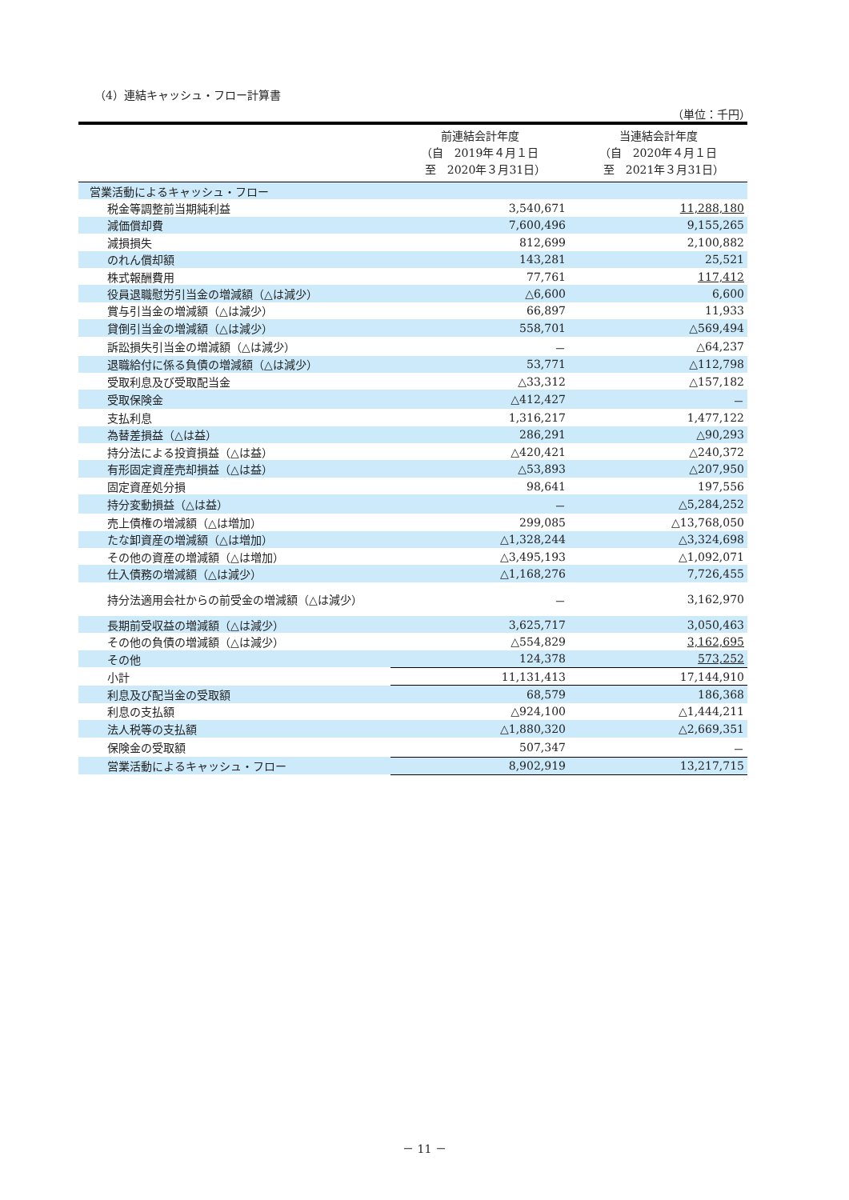（4）連結キャッシュ・フロー計算書
（単位：千円）
| | 前連結会計年度 （自 2019年４月１日 至 2020年３月31日） | 当連結会計年度 （自 2020年４月１日 至 2021年３月31日） |
| --- | --- | --- |
| 営業活動によるキャッシュ・フロー | | |
| 税金等調整前当期純利益 | 3,540,671 | 11,288,180 |
| 減価償却費 | 7,600,496 | 9,155,265 |
| 減損損失 | 812,699 | 2,100,882 |
| のれん償却額 | 143,281 | 25,521 |
| 株式報酬費用 | 77,761 | 117,412 |
| 役員退職慰労引当金の増減額（△は減少） | △6,600 | 6,600 |
| 賞与引当金の増減額（△は減少） | 66,897 | 11,933 |
| 貸倒引当金の増減額（△は減少） | 558,701 | △569,494 |
| 訴訟損失引当金の増減額（△は減少） | － | △64,237 |
| 退職給付に係る負債の増減額（△は減少） | 53,771 | △112,798 |
| 受取利息及び受取配当金 | △33,312 | △157,182 |
| 受取保険金 | △412,427 | － |
| 支払利息 | 1,316,217 | 1,477,122 |
| 為替差損益（△は益） | 286,291 | △90,293 |
| 持分法による投資損益（△は益） | △420,421 | △240,372 |
| 有形固定資産売却損益（△は益） | △53,893 | △207,950 |
| 固定資産処分損 | 98,641 | 197,556 |
| 持分変動損益（△は益） | － | △5,284,252 |
| 売上債権の増減額（△は増加） | 299,085 | △13,768,050 |
| たな卸資産の増減額（△は増加） | △1,328,244 | △3,324,698 |
| その他の資産の増減額（△は増加） | △3,495,193 | △1,092,071 |
| 仕入債務の増減額（△は減少） | △1,168,276 | 7,726,455 |
| 持分法適用会社からの前受金の増減額（△は減少） | － | 3,162,970 |
| 長期前受収益の増減額（△は減少） | 3,625,717 | 3,050,463 |
| その他の負債の増減額（△は減少） | △554,829 | 3,162,695 |
| その他 | 124,378 | 573,252 |
| 小計 | 11,131,413 | 17,144,910 |
| 利息及び配当金の受取額 | 68,579 | 186,368 |
| 利息の支払額 | △924,100 | △1,444,211 |
| 法人税等の支払額 | △1,880,320 | △2,669,351 |
| 保険金の受取額 | 507,347 | － |
| 営業活動によるキャッシュ・フロー | 8,902,919 | 13,217,715 |
－ 11 －